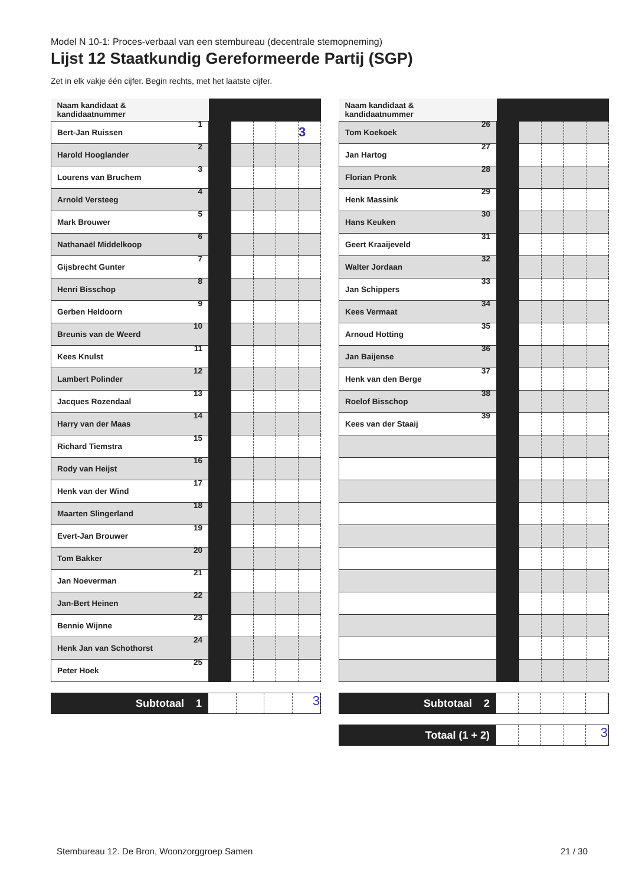Model N 10-1: Proces-verbaal van een stembureau (decentrale stemopneming)
Lijst 12 Staatkundig Gereformeerde Partij (SGP)
Zet in elk vakje één cijfer. Begin rechts, met het laatste cijfer.
| Naam kandidaat & kandidaatnummer | | | | | |
| --- | --- | --- | --- | --- | --- |
| Bert-Jan Ruissen 1 | | | | | 3 |
| Harold Hooglander 2 | | | | | |
| Lourens van Bruchem 3 | | | | | |
| Arnold Versteeg 4 | | | | | |
| Mark Brouwer 5 | | | | | |
| Nathanaël Middelkoop 6 | | | | | |
| Gijsbrecht Gunter 7 | | | | | |
| Henri Bisschop 8 | | | | | |
| Gerben Heldoorn 9 | | | | | |
| Breunis van de Weerd 10 | | | | | |
| Kees Knulst 11 | | | | | |
| Lambert Polinder 12 | | | | | |
| Jacques Rozendaal 13 | | | | | |
| Harry van der Maas 14 | | | | | |
| Richard Tiemstra 15 | | | | | |
| Rody van Heijst 16 | | | | | |
| Henk van der Wind 17 | | | | | |
| Maarten Slingerland 18 | | | | | |
| Evert-Jan Brouwer 19 | | | | | |
| Tom Bakker 20 | | | | | |
| Jan Noeverman 21 | | | | | |
| Jan-Bert Heinen 22 | | | | | |
| Bennie Wijnne 23 | | | | | |
| Henk Jan van Schothorst 24 | | | | | |
| Peter Hoek 25 | | | | | |
Subtotaal 1
3
| Naam kandidaat & kandidaatnummer | | | | | |
| --- | --- | --- | --- | --- | --- |
| Tom Koekoek 26 | | | | | |
| Jan Hartog 27 | | | | | |
| Florian Pronk 28 | | | | | |
| Henk Massink 29 | | | | | |
| Hans Keuken 30 | | | | | |
| Geert Kraaijeveld 31 | | | | | |
| Walter Jordaan 32 | | | | | |
| Jan Schippers 33 | | | | | |
| Kees Vermaat 34 | | | | | |
| Arnoud Hotting 35 | | | | | |
| Jan Baijense 36 | | | | | |
| Henk van den Berge 37 | | | | | |
| Roelof Bisschop 38 | | | | | |
| Kees van der Staaij 39 | | | | | |
Subtotaal 2
Totaal (1 + 2)
3
Stembureau 12. De Bron, Woonzorggroep Samen 21 / 30